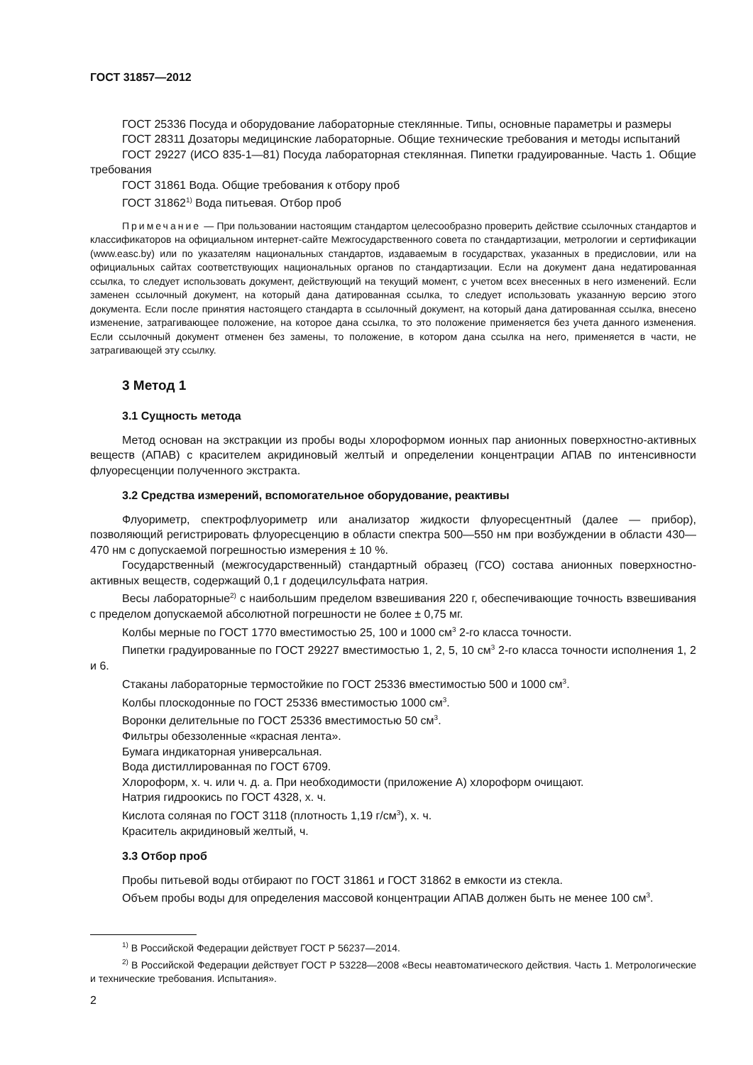ГОСТ 31857—2012
ГОСТ 25336 Посуда и оборудование лабораторные стеклянные. Типы, основные параметры и размеры
ГОСТ 28311 Дозаторы медицинские лабораторные. Общие технические требования и методы испытаний
ГОСТ 29227 (ИСО 835-1—81) Посуда лабораторная стеклянная. Пипетки градуированные. Часть 1. Общие требования
ГОСТ 31861 Вода. Общие требования к отбору проб
ГОСТ 31862<sup>1)</sup> Вода питьевая. Отбор проб
Примечание — При пользовании настоящим стандартом целесообразно проверить действие ссылочных стандартов и классификаторов на официальном интернет-сайте Межгосударственного совета по стандартизации, метрологии и сертификации (www.easc.by) или по указателям национальных стандартов, издаваемым в государствах, указанных в предисловии, или на официальных сайтах соответствующих национальных органов по стандартизации. Если на документ дана недатированная ссылка, то следует использовать документ, действующий на текущий момент, с учетом всех внесенных в него изменений. Если заменен ссылочный документ, на который дана датированная ссылка, то следует использовать указанную версию этого документа. Если после принятия настоящего стандарта в ссылочный документ, на который дана датированная ссылка, внесено изменение, затрагивающее положение, на которое дана ссылка, то это положение применяется без учета данного изменения. Если ссылочный документ отменен без замены, то положение, в котором дана ссылка на него, применяется в части, не затрагивающей эту ссылку.
3 Метод 1
3.1 Сущность метода
Метод основан на экстракции из пробы воды хлороформом ионных пар анионных поверхностно-активных веществ (АПАВ) с красителем акридиновый желтый и определении концентрации АПАВ по интенсивности флуоресценции полученного экстракта.
3.2 Средства измерений, вспомогательное оборудование, реактивы
Флуориметр, спектрофлуориметр или анализатор жидкости флуоресцентный (далее — прибор), позволяющий регистрировать флуоресценцию в области спектра 500—550 нм при возбуждении в области 430—470 нм с допускаемой погрешностью измерения ± 10 %.
Государственный (межгосударственный) стандартный образец (ГСО) состава анионных поверхностно-активных веществ, содержащий 0,1 г додецилсульфата натрия.
Весы лабораторные<sup>2)</sup> с наибольшим пределом взвешивания 220 г, обеспечивающие точность взвешивания с пределом допускаемой абсолютной погрешности не более ± 0,75 мг.
Колбы мерные по ГОСТ 1770 вместимостью 25, 100 и 1000 см<sup>3</sup> 2-го класса точности.
Пипетки градуированные по ГОСТ 29227 вместимостью 1, 2, 5, 10 см<sup>3</sup> 2-го класса точности исполнения 1, 2 и 6.
Стаканы лабораторные термостойкие по ГОСТ 25336 вместимостью 500 и 1000 см<sup>3</sup>.
Колбы плоскодонные по ГОСТ 25336 вместимостью 1000 см<sup>3</sup>.
Воронки делительные по ГОСТ 25336 вместимостью 50 см<sup>3</sup>.
Фильтры обеззоленные «красная лента».
Бумага индикаторная универсальная.
Вода дистиллированная по ГОСТ 6709.
Хлороформ, х. ч. или ч. д. а. При необходимости (приложение А) хлороформ очищают.
Натрия гидроокись по ГОСТ 4328, х. ч.
Кислота соляная по ГОСТ 3118 (плотность 1,19 г/см<sup>3</sup>), х. ч.
Краситель акридиновый желтый, ч.
3.3 Отбор проб
Пробы питьевой воды отбирают по ГОСТ 31861 и ГОСТ 31862 в емкости из стекла.
Объем пробы воды для определения массовой концентрации АПАВ должен быть не менее 100 см<sup>3</sup>.
<sup>1)</sup> В Российской Федерации действует ГОСТ Р 56237—2014.
<sup>2)</sup> В Российской Федерации действует ГОСТ Р 53228—2008 «Весы неавтоматического действия. Часть 1. Метрологические и технические требования. Испытания».
2